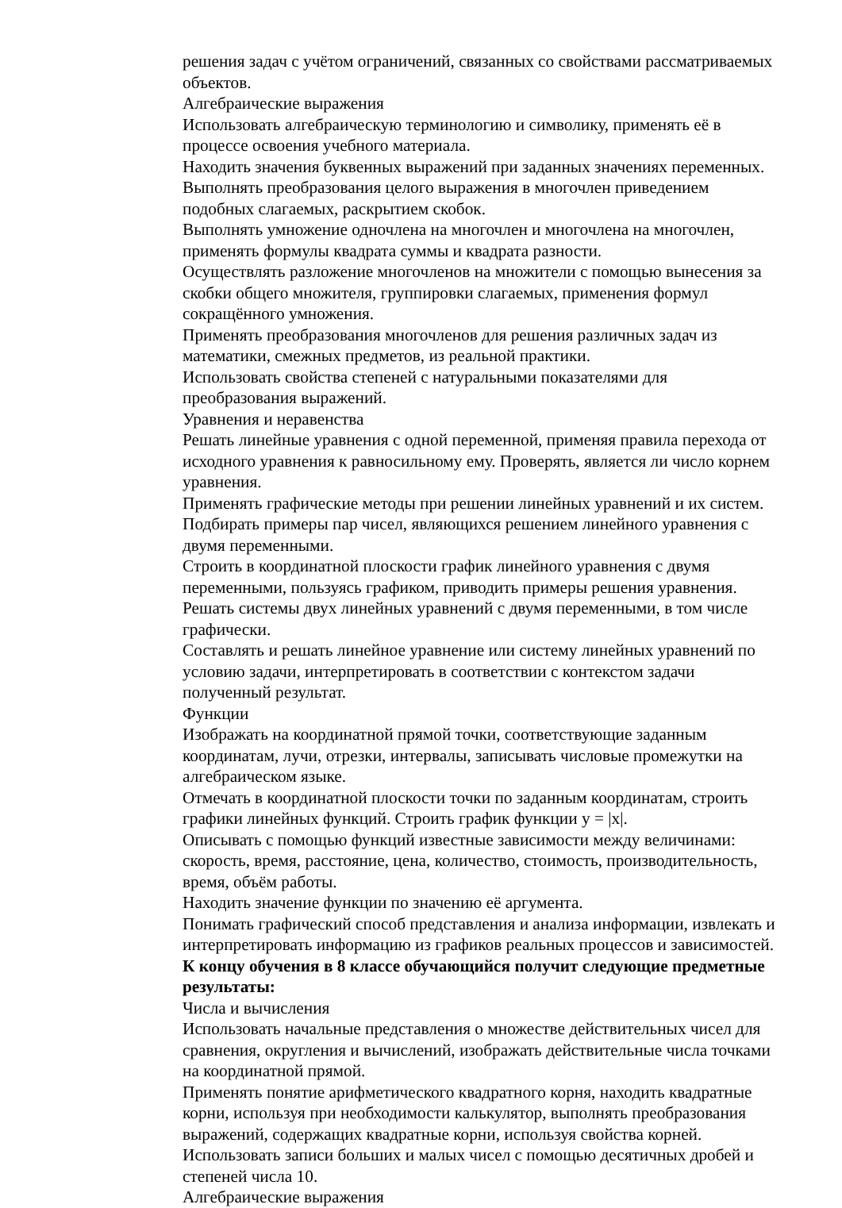решения задач с учётом ограничений, связанных со свойствами рассматриваемых объектов.
Алгебраические выражения
Использовать алгебраическую терминологию и символику, применять её в процессе освоения учебного материала.
Находить значения буквенных выражений при заданных значениях переменных.
Выполнять преобразования целого выражения в многочлен приведением подобных слагаемых, раскрытием скобок.
Выполнять умножение одночлена на многочлен и многочлена на многочлен, применять формулы квадрата суммы и квадрата разности.
Осуществлять разложение многочленов на множители с помощью вынесения за скобки общего множителя, группировки слагаемых, применения формул сокращённого умножения.
Применять преобразования многочленов для решения различных задач из математики, смежных предметов, из реальной практики.
Использовать свойства степеней с натуральными показателями для преобразования выражений.
Уравнения и неравенства
Решать линейные уравнения с одной переменной, применяя правила перехода от исходного уравнения к равносильному ему. Проверять, является ли число корнем уравнения.
Применять графические методы при решении линейных уравнений и их систем.
Подбирать примеры пар чисел, являющихся решением линейного уравнения с двумя переменными.
Строить в координатной плоскости график линейного уравнения с двумя переменными, пользуясь графиком, приводить примеры решения уравнения.
Решать системы двух линейных уравнений с двумя переменными, в том числе графически.
Составлять и решать линейное уравнение или систему линейных уравнений по условию задачи, интерпретировать в соответствии с контекстом задачи полученный результат.
Функции
Изображать на координатной прямой точки, соответствующие заданным координатам, лучи, отрезки, интервалы, записывать числовые промежутки на алгебраическом языке.
Отмечать в координатной плоскости точки по заданным координатам, строить графики линейных функций. Строить график функции y = |x|.
Описывать с помощью функций известные зависимости между величинами: скорость, время, расстояние, цена, количество, стоимость, производительность, время, объём работы.
Находить значение функции по значению её аргумента.
Понимать графический способ представления и анализа информации, извлекать и интерпретировать информацию из графиков реальных процессов и зависимостей.
К концу обучения в 8 классе обучающийся получит следующие предметные результаты:
Числа и вычисления
Использовать начальные представления о множестве действительных чисел для сравнения, округления и вычислений, изображать действительные числа точками на координатной прямой.
Применять понятие арифметического квадратного корня, находить квадратные корни, используя при необходимости калькулятор, выполнять преобразования выражений, содержащих квадратные корни, используя свойства корней.
Использовать записи больших и малых чисел с помощью десятичных дробей и степеней числа 10.
Алгебраические выражения